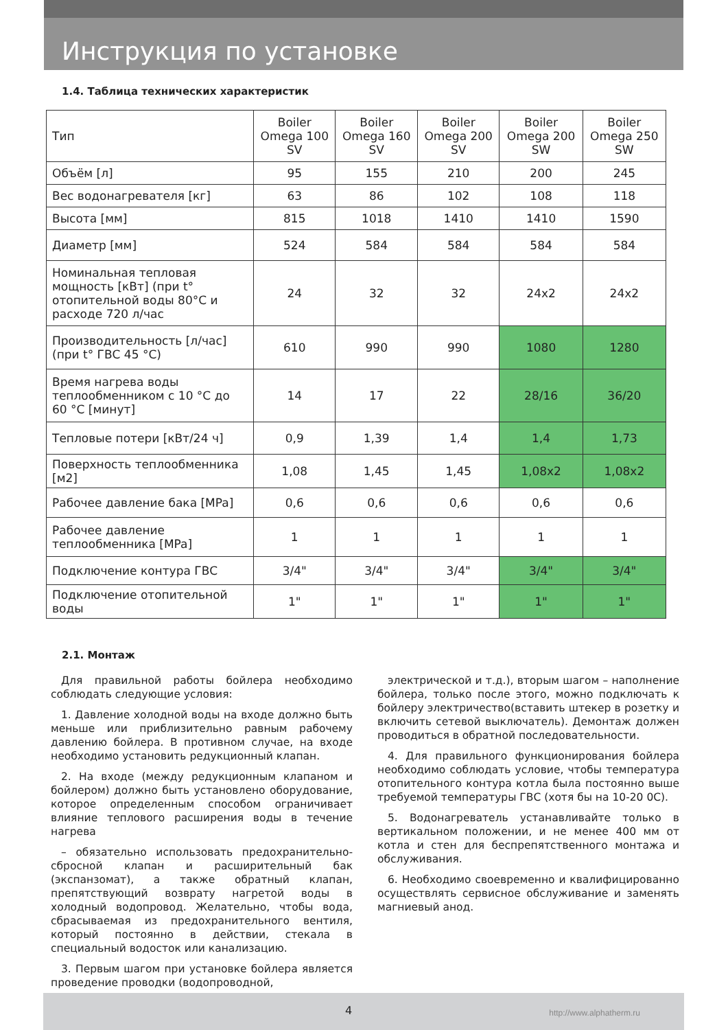Инструкция по установке
1.4. Таблица технических характеристик
| Тип | Boiler Omega 100 SV | Boiler Omega 160 SV | Boiler Omega 200 SV | Boiler Omega 200 SW | Boiler Omega 250 SW |
| Объём [л] | 95 | 155 | 210 | 200 | 245 |
| Вес водонагревателя [кг] | 63 | 86 | 102 | 108 | 118 |
| Высота [мм] | 815 | 1018 | 1410 | 1410 | 1590 |
| Диаметр [мм] | 524 | 584 | 584 | 584 | 584 |
| Номинальная тепловая мощность [кВт] (при t° отопительной воды 80°C и расходе 720 л/час | 24 | 32 | 32 | 24x2 | 24x2 |
| Производительность [л/час] (при t° ГВС 45 °C) | 610 | 990 | 990 | 1080 | 1280 |
| Время нагрева воды теплообменником с 10 °C до 60 °C [минут] | 14 | 17 | 22 | 28/16 | 36/20 |
| Тепловые потери [кВт/24 ч] | 0,9 | 1,39 | 1,4 | 1,4 | 1,73 |
| Поверхность теплообменника [м2] | 1,08 | 1,45 | 1,45 | 1,08x2 | 1,08x2 |
| Рабочее давление бака [MPa] | 0,6 | 0,6 | 0,6 | 0,6 | 0,6 |
| Рабочее давление теплообменника [MPa] | 1 | 1 | 1 | 1 | 1 |
| Подключение контура ГВС | 3/4" | 3/4" | 3/4" | 3/4" | 3/4" |
| Подключение отопительной воды | 1" | 1" | 1" | 1" | 1" |
2.1. Монтаж
Для правильной работы бойлера необходимо соблюдать следующие условия:
1. Давление холодной воды на входе должно быть меньше или приблизительно равным рабочему давлению бойлера. В противном случае, на входе необходимо установить редукционный клапан.
2. На входе (между редукционным клапаном и бойлером) должно быть установлено оборудование, которое определенным способом ограничивает влияние теплового расширения воды в течение нагрева
– обязательно использовать предохранительно-сбросной клапан и расширительный бак (экспанзомат), а также обратный клапан, препятствующий возврату нагретой воды в холодный водопровод. Желательно, чтобы вода, сбрасываемая из предохранительного вентиля, который постоянно в действии, стекала в специальный водосток или канализацию.
3. Первым шагом при установке бойлера является проведение проводки (водопроводной,
электрической и т.д.), вторым шагом – наполнение бойлера, только после этого, можно подключать к бойлеру электричество(вставить штекер в розетку и включить сетевой выключатель). Демонтаж должен проводиться в обратной последовательности.
4. Для правильного функционирования бойлера необходимо соблюдать условие, чтобы температура отопительного контура котла была постоянно выше требуемой температуры ГВС (хотя бы на 10-20 0С).
5. Водонагреватель устанавливайте только в вертикальном положении, и не менее 400 мм от котла и стен для беспрепятственного монтажа и обслуживания.
6. Необходимо своевременно и квалифицированно осуществлять сервисное обслуживание и заменять магниевый анод.
4 http://www.alphatherm.ru